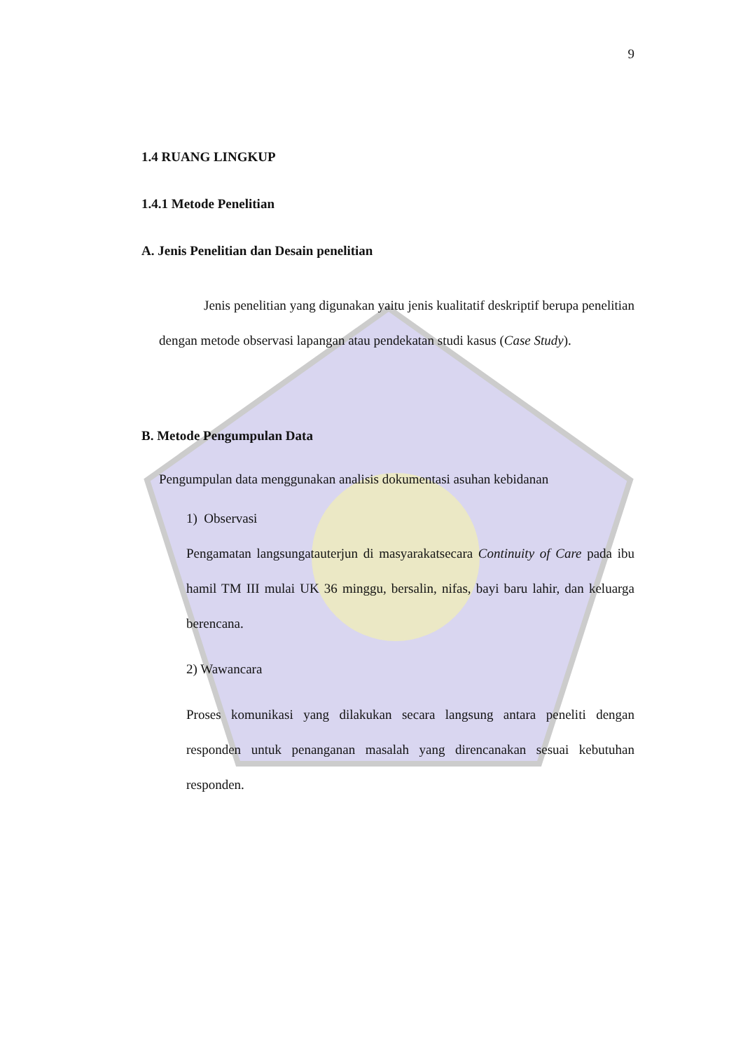9
1.4 RUANG LINGKUP
1.4.1 Metode Penelitian
A. Jenis Penelitian dan Desain penelitian
Jenis penelitian yang digunakan yaitu jenis kualitatif deskriptif berupa penelitian dengan metode observasi lapangan atau pendekatan studi kasus (Case Study).
B. Metode Pengumpulan Data
Pengumpulan data menggunakan analisis dokumentasi asuhan kebidanan
1) Observasi
Pengamatan langsungatauterjun di masyarakatsecara Continuity of Care pada ibu hamil TM III mulai UK 36 minggu, bersalin, nifas, bayi baru lahir, dan keluarga berencana.
2) Wawancara
Proses komunikasi yang dilakukan secara langsung antara peneliti dengan responden untuk penanganan masalah yang direncanakan sesuai kebutuhan responden.